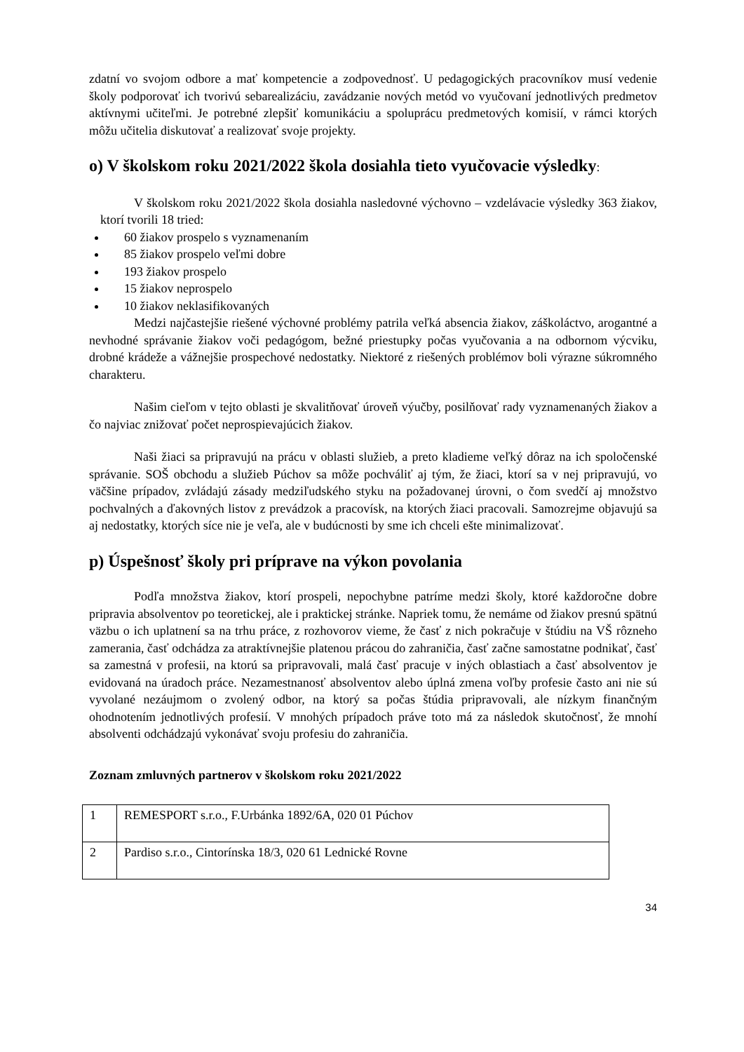zdatní vo svojom odbore a mať kompetencie a zodpovednosť. U pedagogických pracovníkov musí vedenie školy podporovať ich tvorivú sebarealizáciu, zavádzanie nových metód vo vyučovaní jednotlivých predmetov aktívnymi učiteľmi. Je potrebné zlepšiť komunikáciu a spoluprácu predmetových komisií, v rámci ktorých môžu učitelia diskutovať a realizovať svoje projekty.
o) V školskom roku 2021/2022 škola dosiahla tieto vyučovacie výsledky:
V školskom roku 2021/2022 škola dosiahla nasledovné výchovno – vzdelávacie výsledky 363 žiakov, ktorí tvorili 18 tried:
60 žiakov prospelo s vyznamenaním
85 žiakov prospelo veľmi dobre
193 žiakov prospelo
15 žiakov neprospelo
10 žiakov neklasifikovaných
Medzi najčastejšie riešené výchovné problémy patrila veľká absencia žiakov, záškoláctvo, arogantné a nevhodné správanie žiakov voči pedagógom, bežné priestupky počas vyučovania a na odbornom výcviku, drobné krádeže a vážnejšie prospechové nedostatky. Niektoré z riešených problémov boli výrazne súkromného charakteru.
Našim cieľom v tejto oblasti je skvalitňovať úroveň výučby, posilňovať rady vyznamenaných žiakov a čo najviac znižovať počet neprospievajúcich žiakov.
Naši žiaci sa pripravujú na prácu v oblasti služieb, a preto kladieme veľký dôraz na ich spoločenské správanie. SOŠ obchodu a služieb Púchov sa môže pochváliť aj tým, že žiaci, ktorí sa v nej pripravujú, vo väčšine prípadov, zvládajú zásady medziľudského styku na požadovanej úrovni, o čom svedčí aj množstvo pochvalných a ďakovných listov z prevádzok a pracovísk, na ktorých žiaci pracovali. Samozrejme objavujú sa aj nedostatky, ktorých síce nie je veľa, ale v budúcnosti by sme ich chceli ešte minimalizovať.
p) Úspešnosť školy pri príprave na výkon povolania
Podľa množstva žiakov, ktorí prospeli, nepochybne patríme medzi školy, ktoré každoročne dobre pripravia absolventov po teoretickej, ale i praktickej stránke. Napriek tomu, že nemáme od žiakov presnú spätnú väzbu o ich uplatnení sa na trhu práce, z rozhovorov vieme, že časť z nich pokračuje v štúdiu na VŠ rôzneho zamerania, časť odchádza za atraktívnejšie platenou prácou do zahraničia, časť začne samostatne podnikať, časť sa zamestná v profesii, na ktorú sa pripravovali, malá časť pracuje v iných oblastiach a časť absolventov je evidovaná na úradoch práce. Nezamestnanosť absolventov alebo úplná zmena voľby profesie často ani nie sú vyvolané nezáujmom o zvolený odbor, na ktorý sa počas štúdia pripravovali, ale nízkym finančným ohodnotením jednotlivých profesií. V mnohých prípadoch práve toto má za následok skutočnosť, že mnohí absolventi odchádzajú vykonávať svoju profesiu do zahraničia.
Zoznam zmluvných partnerov v školskom roku 2021/2022
| 1 | REMESPORT s.r.o., F.Urbánka 1892/6A, 020 01 Púchov |
| 2 | Pardiso s.r.o., Cintorínska 18/3, 020 61 Lednické Rovne |
34